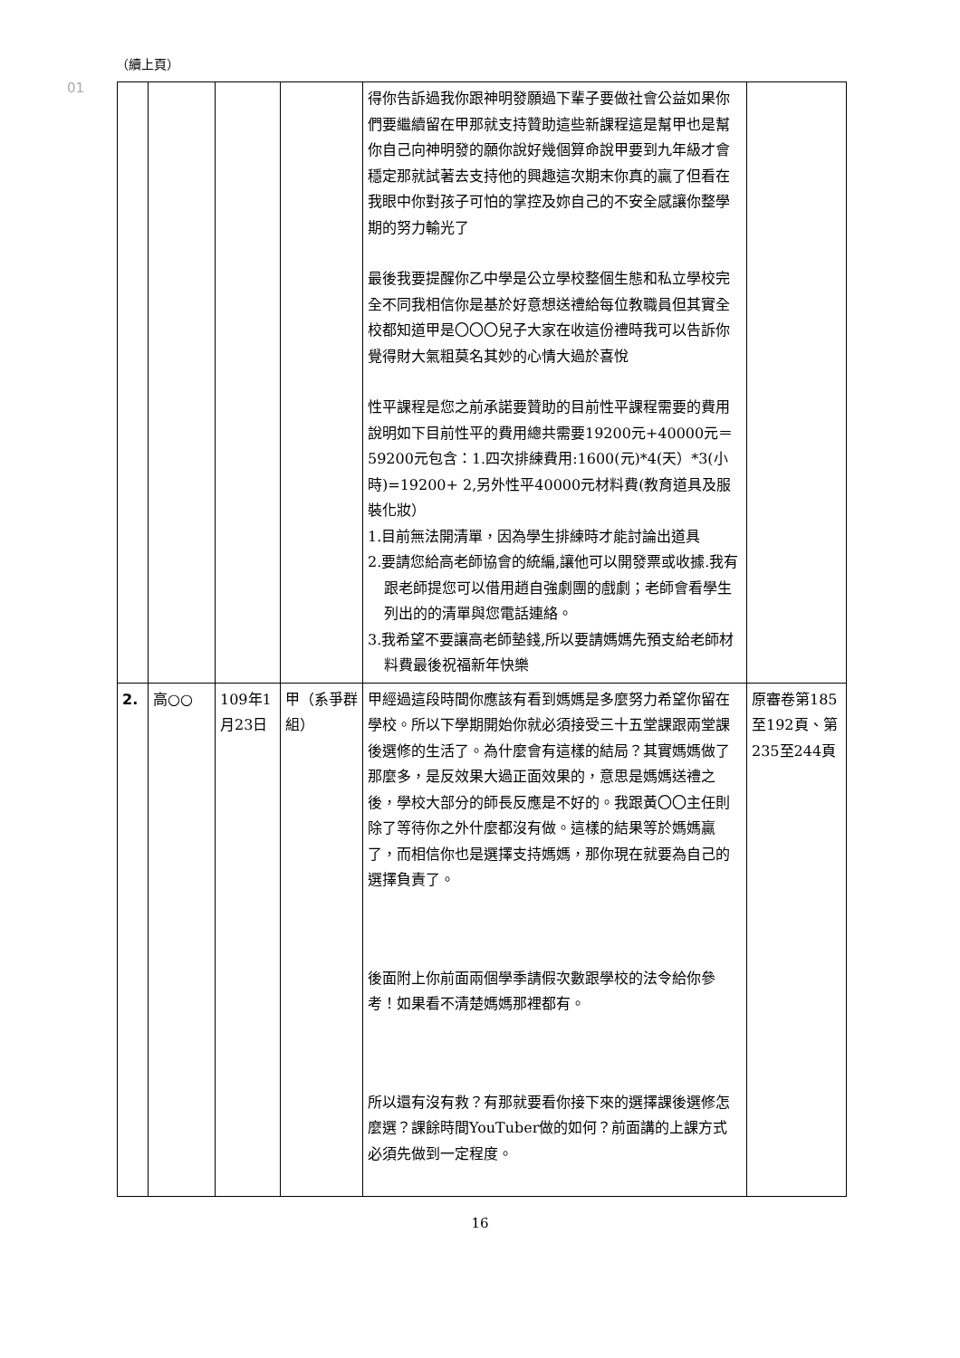（續上頁）
01
| | | | | 得你告訴過我你跟神明發願過下輩子要做社會公益如果你們要繼續留在甲那就支持贊助這些新課程這是幫甲也是幫你自己向神明發的願你說好幾個算命說甲要到九年級才會穩定那就試著去支持他的興趣這次期末你真的贏了但看在我眼中你對孩子可怕的掌控及妳自己的不安全感讓你整學期的努力輸光了 最後我要提醒你乙中學是公立學校整個生態和私立學校完全不同我相信你是基於好意想送禮給每位教職員但其實全校都知道甲是〇〇〇兒子大家在收這份禮時我可以告訴你覺得財大氣粗莫名其妙的心情大過於喜悅 性平課程是您之前承諾要贊助的目前性平課程需要的費用說明如下目前性平的費用總共需要19200元+40000元＝59200元包含：1.四次排練費用:1600(元)*4(天）*3(小時)=19200+ 2,另外性平40000元材料費(教育道具及服裝化妝） 1.目前無法開清單，因為學生排練時才能討論出道具 2.要請您給高老師協會的統編,讓他可以開發票或收據.我有跟老師提您可以借用趙自強劇團的戲劇；老師會看學生列出的的清單與您電話連絡。 3.我希望不要讓高老師墊錢,所以要請媽媽先預支給老師材料費最後祝福新年快樂 | |
| 2. | 高○○ | 109年1月23日 | 甲（系爭群組） | 甲經過這段時間你應該有看到媽媽是多麼努力希望你留在學校。所以下學期開始你就必須接受三十五堂課跟兩堂課後選修的生活了。為什麼會有這樣的結局？其實媽媽做了那麼多，是反效果大過正面效果的，意思是媽媽送禮之後，學校大部分的師長反應是不好的。我跟黃〇〇主任則除了等待你之外什麼都沒有做。這樣的結果等於媽媽贏了，而相信你也是選擇支持媽媽，那你現在就要為自己的選擇負責了。 後面附上你前面兩個學季請假次數跟學校的法令給你參考！如果看不清楚媽媽那裡都有。 所以還有沒有救？有那就要看你接下來的選擇課後選修怎麼選？課餘時間YouTuber做的如何？前面講的上課方式必須先做到一定程度。 | 原審卷第185至192頁、第235至244頁 |
16